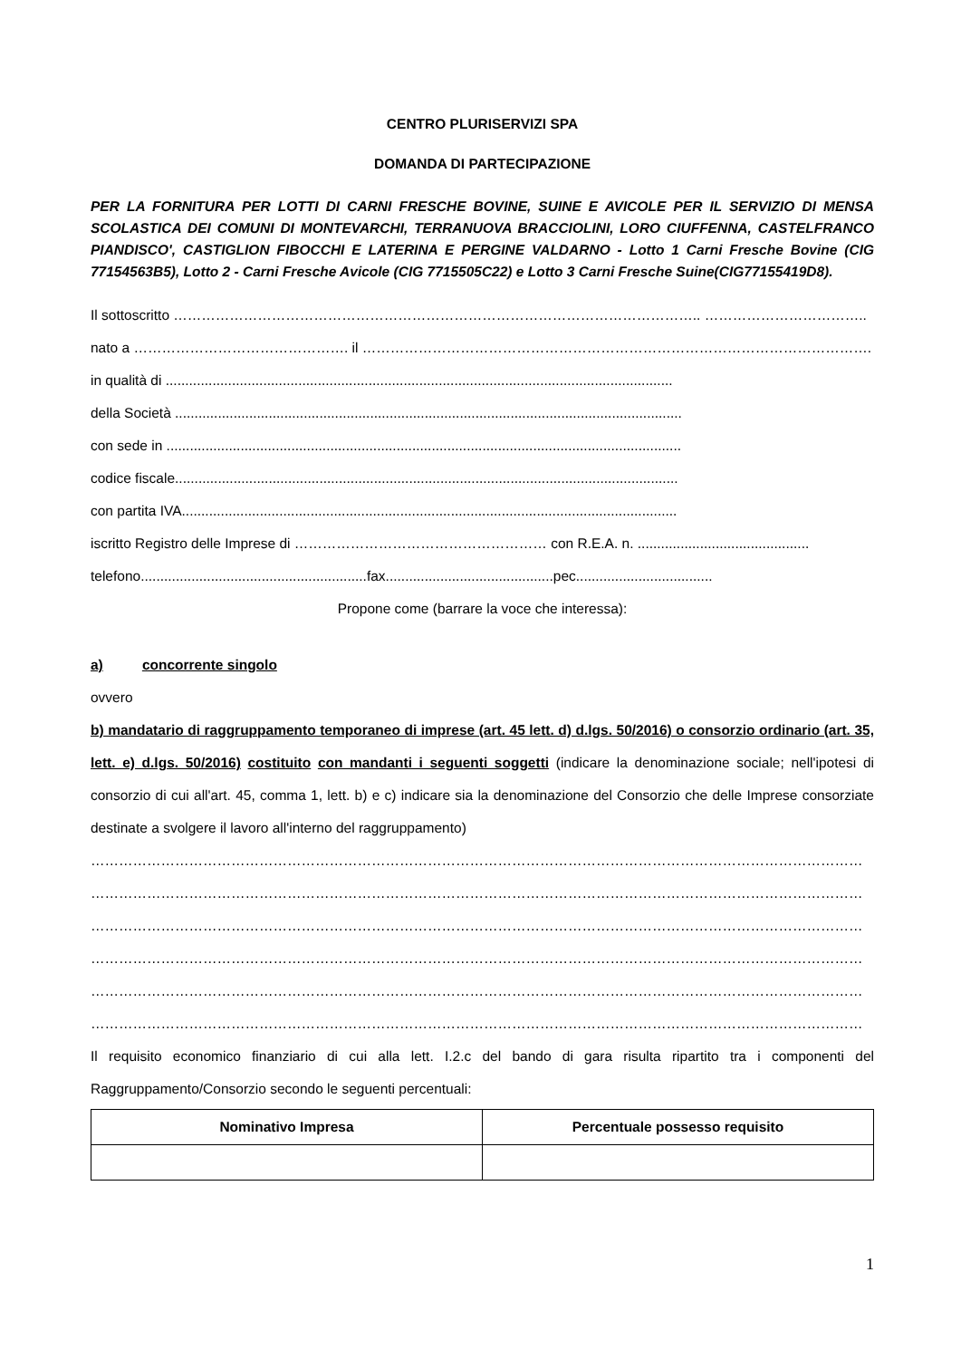CENTRO PLURISERVIZI SPA
DOMANDA DI PARTECIPAZIONE
PER LA FORNITURA PER LOTTI DI CARNI FRESCHE BOVINE, SUINE E AVICOLE PER IL SERVIZIO DI MENSA SCOLASTICA DEI COMUNI DI MONTEVARCHI, TERRANUOVA BRACCIOLINI, LORO CIUFFENNA, CASTELFRANCO PIANDISCO', CASTIGLION FIBOCCHI E LATERINA E PERGINE VALDARNO - Lotto 1 Carni Fresche Bovine (CIG 77154563B5), Lotto 2 - Carni Fresche Avicole (CIG 7715505C22) e Lotto 3 Carni Fresche Suine(CIG77155419D8).
Il sottoscritto ………………………………………………………………………………………………….. ……………………………..
nato a ………………………………………. il ……………………………………………………………………………………………….
in qualità di ..................................................................................................................................
della Società ..................................................................................................................................
con sede in ....................................................................................................................................
codice fiscale.................................................................................................................................
con partita IVA...............................................................................................................................
iscritto Registro delle Imprese di ……………………………………………… con R.E.A. n. ............................................
telefono..........................................................fax...........................................pec...................................
Propone come (barrare la voce che interessa):
a) concorrente singolo
ovvero
b) mandatario di raggruppamento temporaneo di imprese (art. 45 lett. d) d.lgs. 50/2016) o consorzio ordinario (art. 35, lett. e) d.lgs. 50/2016) costituito con mandanti i seguenti soggetti (indicare la denominazione sociale; nell'ipotesi di consorzio di cui all'art. 45, comma 1, lett. b) e c) indicare sia la denominazione del Consorzio che delle Imprese consorziate destinate a svolgere il lavoro all'interno del raggruppamento)
…………………………………………………………………………………………………………………………………………………
…………………………………………………………………………………………………………………………………………………
…………………………………………………………………………………………………………………………………………………
…………………………………………………………………………………………………………………………………………………
…………………………………………………………………………………………………………………………………………………
…………………………………………………………………………………………………………………………………………………
Il requisito economico finanziario di cui alla lett. I.2.c del bando di gara risulta ripartito tra i componenti del Raggruppamento/Consorzio secondo le seguenti percentuali:
| Nominativo Impresa | Percentuale possesso requisito |
| --- | --- |
1